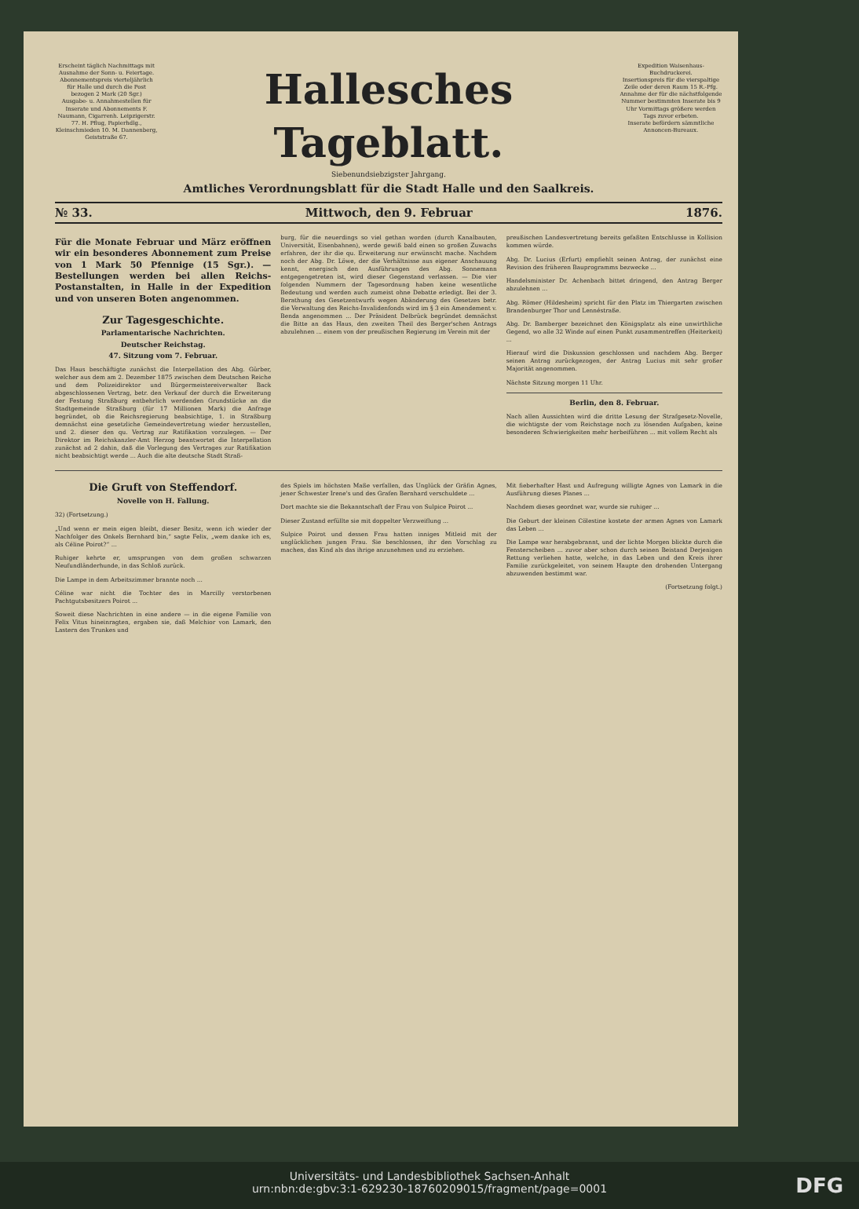Erscheint täglich Nachmittags mit Ausnahme der Sonn- u. Feiertage.
Abonnementspreis vierteljährlich für Halle und durch die Post bezogen 2 Mark (20 Sgr.)
Ausgabe- u. Annahmestellen für Inserate und Abonnements F. Naumann, Cigarrenh. Leipzigerstr. 77. H. Pflug, Papierhdlg., Kleinschmieden 10. M. Dannenberg, Geiststraße 67.
Hallesches Tageblatt.
Siebenundsiebzigster Jahrgang.
Amtliches Verordnungsblatt für die Stadt Halle und den Saalkreis.
Expedition Waisenhaus-Buchdruckerei.
Insertionspreis für die vierspaltige Zeile oder deren Raum 15 R.-Pfg.
Annahme der für die nächstfolgende Nummer bestimmten Inserate bis 9 Uhr Vormittags größere werden Tags zuvor erbeten.
Inserate befördern sämmtliche Annoncen-Bureaux.
№ 33. Mittwoch, den 9. Februar 1876.
Für die Monate Februar und März eröffnen wir ein besonderes Abonnement zum Preise von 1 Mark 50 Pfennige (15 Sgr.). — Bestellungen werden bei allen Reichs-Postanstalten, in Halle in der Expedition und von unseren Boten angenommen.
Zur Tagesgeschichte.
Parlamentarische Nachrichten.
Deutscher Reichstag.
47. Sitzung vom 7. Februar.
Das Haus beschäftigte zunächst die Interpellation des Abg. Gürber, welcher aus dem am 2. Dezember 1875 zwischen dem Deutschen Reiche und dem Polizeidirektor und Bürgermeistereiverwalter Back abgeschlossenen Vertrag, betr. den Verkauf der durch die Erweiterung der Festung Straßburg entbehrlich werdenden Grundstücke an die Stadtgemeinde Straßburg (für 17 Millionen Mark) die Anfrage begründet, ob die Reichsregierung beabsichtige, 1. in Straßburg demnächst eine gesetzliche Gemeindevertretung wieder herzustellen, und 2. dieser den qu. Vertrag zur Ratifikation vorzulegen. — Der Direktor im Reichskanzler-Amt Herzog beantwortet die Interpellation zunächst ad 2 dahin, daß die Vorlegung des Vertrages zur Ratifikation nicht beabsichtigt werde ... Auch die alte deutsche Stadt Straß-
burg, für die neuerdings so viel gethan worden (durch Kanalbauten, Universität, Eisenbahnen), werde gewiß bald einen so großen Zuwachs erfahren, der ihr die qu. Erweiterung nur erwünscht mache. Nachdem noch der Abg. Dr. Löwe, der die Verhältnisse aus eigener Anschauung kennt, energisch den Ausführungen des Abg. Sonnemann entgegengetreten ist, wird dieser Gegenstand verlassen. — Die vier folgenden Nummern der Tagesordnung haben keine wesentliche Bedeutung und werden auch zumeist ohne Debatte erledigt. Bei der 3. Berathung des Gesetzentwurfs wegen Abänderung des Gesetzes betr. die Verwaltung des Reichs-Invalidenfonds wird im § 3 ein Amendement v. Benda angenommen ... Der Präsident Delbrück begründet demnächst die Bitte an das Haus, den zweiten Theil des Berger'schen Antrags abzulehnen ... einem von der preußischen Regierung im Verein mit der
preußischen Landesvertretung bereits gefaßten Entschlusse in Kollision kommen würde.
Abg. Dr. Lucius (Erfurt) empfiehlt seinen Antrag, der zunächst eine Revision des früheren Bauprogramms bezwecke ...
Handelsminister Dr. Achenbach bittet dringend, den Antrag Berger abzulehnen ...
Abg. Römer (Hildesheim) spricht für den Platz im Thiergarten zwischen Brandenburger Thor und Lennéstraße.
Abg. Dr. Bamberger bezeichnet den Königsplatz als eine unwirthliche Gegend, wo alle 32 Winde auf einen Punkt zusammentreffen (Heiterkeit) ...
Hierauf wird die Diskussion geschlossen und nachdem Abg. Berger seinen Antrag zurückgezogen, der Antrag Lucius mit sehr großer Majorität angenommen.
Nächste Sitzung morgen 11 Uhr.
Berlin, den 8. Februar.
Nach allen Aussichten wird die dritte Lesung der Strafgesetz-Novelle, die wichtigste der vom Reichstage noch zu lösenden Aufgaben, keine besonderen Schwierigkeiten mehr herbeiführen ... mit vollem Recht als
Die Gruft von Steffendorf.
Novelle von H. Fallung.
32) (Fortsetzung.)
„Und wenn er mein eigen bleibt, dieser Besitz, wenn ich wieder der Nachfolger des Onkels Bernhard bin,“ sagte Felix, „wem danke ich es, als Céline Poirot?“ ...
Ruhiger kehrte er, umsprungen von dem großen schwarzen Neufundländerhunde, in das Schloß zurück.
Die Lampe in dem Arbeitszimmer brannte noch ...
Céline war nicht die Tochter des in Marcilly verstorbenen Pachtgutsbesitzers Poirot ...
Soweit diese Nachrichten in eine andere — in die eigene Familie von Felix Vitus hineinragten, ergaben sie, daß Melchior von Lamark, den Lastern des Trunkes und
des Spiels im höchsten Maße verfallen, das Unglück der Gräfin Agnes, jener Schwester Irene's und des Grafen Bernhard verschuldete ...
Dort machte sie die Bekanntschaft der Frau von Sulpice Poirot ...
Dieser Zustand erfüllte sie mit doppelter Verzweiflung ...
Sulpice Poirot und dessen Frau hatten inniges Mitleid mit der unglücklichen jungen Frau. Sie beschlossen, ihr den Vorschlag zu machen, das Kind als das ihrige anzunehmen und zu erziehen.
Mit fieberhafter Hast und Aufregung willigte Agnes von Lamark in die Ausführung dieses Planes ...
Nachdem dieses geordnet war, wurde sie ruhiger ...
Die Geburt der kleinen Cölestine kostete der armen Agnes von Lamark das Leben ...
Die Lampe war herabgebrannt, und der lichte Morgen blickte durch die Fensterscheiben ... zuvor aber schon durch seinen Beistand Derjenigen Rettung verliehen hatte, welche, in das Leben und den Kreis ihrer Familie zurückgeleitet, von seinem Haupte den drohenden Untergang abzuwenden bestimmt war.
(Fortsetzung folgt.)
Universitäts- und Landesbibliothek Sachsen-Anhalt
urn:nbn:de:gbv:3:1-629230-18760209015/fragment/page=0001
DFG